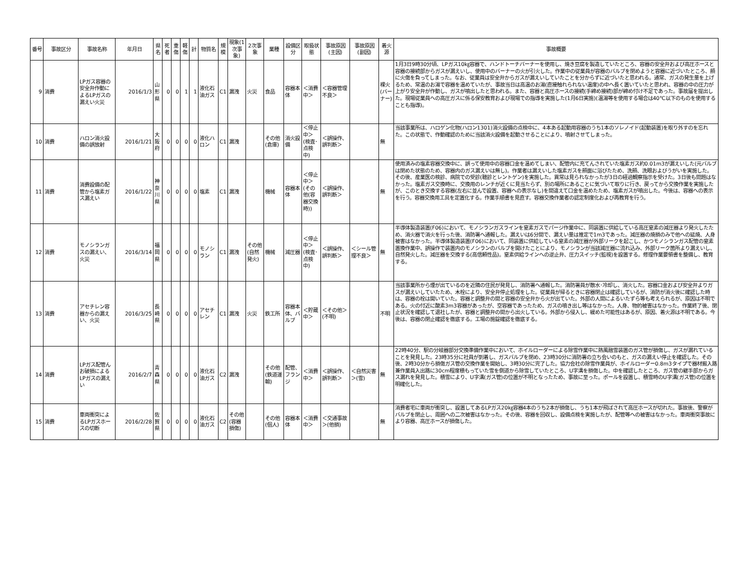| 番号 | 事故区分 | 事故名称 | 年月日 | 県名 | 死者 | 重傷 | 軽傷 | 計 | 物質名 | 規模 | 現象(1次事象) | 2次事象 | 業種 | 設備区分 | 取扱状態 | 事故原因(主因) | 事故原因(副因) | 着火源 | 事故概要 |
| --- | --- | --- | --- | --- | --- | --- | --- | --- | --- | --- | --- | --- | --- | --- | --- | --- | --- | --- | --- |
| 9 | 消費 | LPガス容器の安全弁作動によるLPガスの漏えい火災 | 2016/1/3 | 山形県 | 0 | 0 | 1 | 1 | 液化石油ガス | C1 | 漏洩 | 火災 | 食品 | 容器本体 | ＜消費中＞ | ＜容器管理不良＞ | | 裸火(バーナー) | 1月3日9時30分頃、LPガス10㎏容器で、ハンドトーチバーナーを使用し、焼き豆腐を製造していたところ、容器の安全弁および高圧ホースと容器の接続部からガスが漏えいし、使用中のバーナーの火が引火した。作業中の従業員が容器のバルブを閉めようと容器に近づいたところ、顔に火傷を負ってしまった。なお、従業員は安全弁からガスが漏えいしていたことを分からずに近づいたと思われる。通常、ガスの発生量を上げるため、常温のお湯で容器を温めていたが、事故当日は高温のお湯(直接触れられない温度)の中へ長く置いていたと思われ、容器の中の圧力が上がり安全弁が作動し、ガスが噴出したと思われる。また、容器と高圧ホースの接続(手締め接続)部が締め付け不足であった。事故届を提出した。現場従業員への高圧ガスに係る保安教育および現場での指導を実施した(1月6日実施)(温湯等を使用する場合は40℃以下のものを使用することも指導)。 |
| 10 | 消費 | ハロン消火設備の誤放射 | 2016/1/21 | 大阪府 | 0 | 0 | 0 | 0 | 液化ハロン | C1 | 漏洩 | | その他(倉庫) | 消火設備 | ＜停止中＞(検査･点検中) | ＜誤操作、誤判断＞ | | 無 | 当該事業所は、ハロゲン化物(ハロン1301)消火設備の点検中に、4本ある起動用容器のうち1本のソレノイド(起動装置)を取り外すのを忘れた。この状態で、作動確認のために当該消火設備を起動させることにより、噴射させてしまった。 |
| 11 | 消費 | 消費設備の配管から塩素ガス漏えい | 2016/1/22 | 神奈川県 | 0 | 0 | 0 | 0 | 塩素 | C1 | 漏洩 | | 機械 | 容器本体 | ＜停止中＞(その他(容器交換時)) | ＜誤操作、誤判断＞ | | 無 | 使用済みの塩素容器交換中に、誤って使用中の容器口金を温めてしまい、配管内に充てんされていた塩素ガス約0.01m3が漏えいした(元バルブは閉めた状態のため、容器内のガス漏えいは無し)。作業者は漏えいした塩素ガスを顔面に浴びたため、洗顔、洗眼およびうがいを実施した。その後、産業医の検診、病院での受診(聴診とレントゲン)を実施した。異常は見られなかったが3日の経過観察指示を受けた。3日後も問題はなかった。塩素ガス交換時に、交換用のレンチが近くに見当たらず、別の場所にあることに気づいて取りに行き、戻ってから交換作業を実施したが、このとき交換する容器(左右に並んで設置、容器への表示なし)を間違えて口金を温めたため、塩素ガスが噴出した。今後は、容器への表示を行う。容器交換用工具を定置化する。作業手順書を見直す。容器交換作業者の認定制度化および再教育を行う。 |
| 12 | 消費 | モノシランガスの漏えい、火災 | 2016/3/14 | 福岡県 | 0 | 0 | 0 | 0 | モノシラン | C1 | 漏洩 | その他(自然発火) | 機械 | 減圧器 | ＜停止中＞(検査･点検中) | ＜誤操作、誤判断＞ | ＜シール管理不良＞ | 無 | 半導体製造装置(F06)において、モノシランガスラインを窒素ガスでパージ作業中に、同装置に供給している高圧窒素の減圧器より発火したため、消火器で消火を行った後、消防署へ通報した。漏えいは6分間で、漏えい量は推定で1m3であった。減圧器の焼損のみで他への延焼、人身被害はなかった。半導体製造装置(F06)において、同装置に供給している窒素の減圧器が外部リークを起こし、かつモノシランガス配管の窒素置換作業中、誤操作で装置内のモノシランのバルブを開けたことにより、モノシランが当該減圧器に流れ込み、外部リーク箇所より漏えいし、自然発火した。減圧器を交換する(高信頼性品)。窒素供給ラインへの逆止弁、圧力スイッチ(監視)を設置する。修理作業要領書を整備し、教育する。 |
| 13 | 消費 | アセチレン容器からの漏えい、火災 | 2016/3/25 | 長崎県 | 0 | 0 | 0 | 0 | アセチレン | C1 | 漏洩 | 火災 | 鉄工所 | 容器本体、バルブ | ＜貯蔵中＞ | ＜その他＞(不明) | | 不明 | 当該事業所から煙が出ているのを近隣の住民が発見し、消防署へ通報した。消防署員が散水･冷却し、消火した。容器口金および安全弁よりガスが漏えいしていたため、木栓により、安全弁停止処理をした。従業員が帰るときに容器閉止は確認しているが、消防が消火後に確認した時は、容器の栓は開いていた。容器と調整弁の間と容器の安全弁から火が出ていた。外部の人間によるいたずら等も考えられるが、原因は不明である。火の付近に酸素3m3容器があったが、空容器であったため、ガスの噴き出し等はなかった。人身、物的被害はなかった。作業終了後、閉止状況を確認して退社したが、容器と調整弁の間から出火している。外部から侵入し、緩めた可能性はあるが、原因、着火源は不明である。今後は、容器の閉止確認を徹底する。工場の施錠確認を徹底する。 |
| 14 | 消費 | LPガス配管んお破損によるLPガスの漏えい | 2016/2/7 | 青森県 | 0 | 0 | 0 | 0 | 液化石油ガス | C2 | 漏洩 | | その他(鉄道運輸) | 配管、フランジ | ＜消費中＞ | ＜誤操作、誤判断＞ | ＜自然災害＞(雪) | 無 | 22時40分、駅の分岐器部分交換準備作業中において、ホイルローダーによる除雪作業中に熱風融雪装置のガス管が損傷し、ガスが漏れていることを発見した。23時35分に社員が到着し、ガスバルブを閉め、23時30分に消防署の立ち会いのもと、ガスの漏えい停止を確認した。その後、2時30分から損傷ガス管の交換作業を開始し、3時30分に完了した。協力会社の除雪作業員が、ホイルローダー0.8m3タイプで器材搬入路兼作業員入出路に30cm程度積もっていた雪を側道から除雪していたところ、U字溝を損傷した。中を確認したところ、ガス管の継手部からガス漏れを発見した。積雪により、U字溝(ガス管)の位置が不明となったため、事故に至った。ポールを設置し、積雪時のU字溝(ガス管)の位置を明確化した。 |
| 15 | 消費 | 車両衝突によるLPガスホースの切断 | 2016/2/28 | 佐賀県 | 0 | 0 | 0 | 0 | 液化石油ガス | C2 | その他(容器損傷) | | その他(個人) | 容器本体 | ＜消費中＞ | ＜交通事故＞(他損) | | 無 | 消費者宅に車両が衝突し、設置してあるLPガス20㎏容器4本のうち2本が損傷し、うち1本が飛ばされて高圧ホースが切れた。事故後、警察がバルブを閉止し、周囲への二次被害はなかった。その後、容器を回収し、設備点検を実施したが、配管等への被害はなかった。車両衝突事故により容器、高圧ホースが損傷した。 |